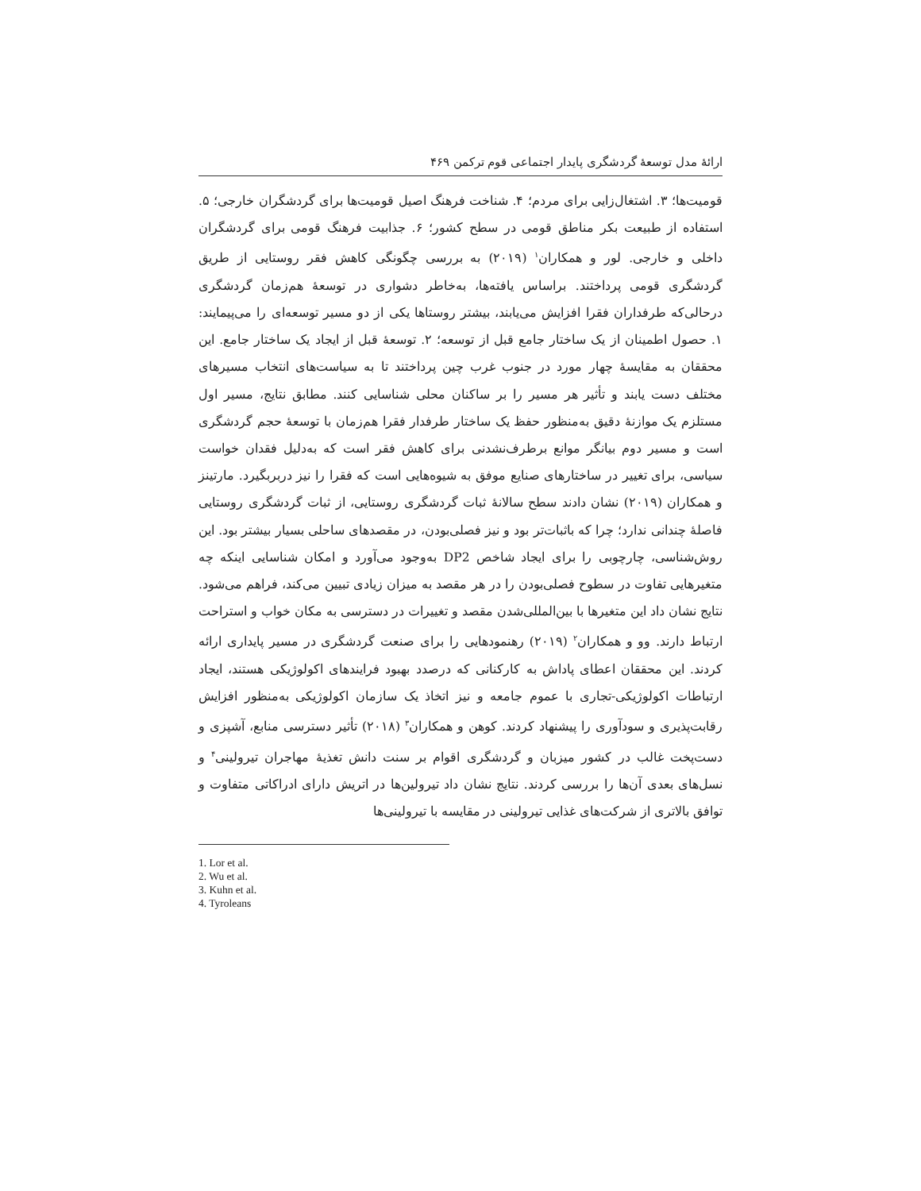ارائهٔ مدل توسعهٔ گردشگری پایدار اجتماعی قوم ترکمن ۴۶۹
قومیت‌ها؛ ۳. اشتغال‌زایی برای مردم؛ ۴. شناخت فرهنگ اصیل قومیت‌ها برای گردشگران خارجی؛ ۵. استفاده از طبیعت بکر مناطق قومی در سطح کشور؛ ۶. جذابیت فرهنگ قومی برای گردشگران داخلی و خارجی. لور و همکاران<sup>۱</sup> (۲۰۱۹) به بررسی چگونگی کاهش فقر روستایی از طریق گردشگری قومی پرداختند. براساس یافته‌ها، به‌خاطر دشواری در توسعهٔ هم‌زمان گردشگری درحالی‌که طرفداران فقرا افزایش می‌یابند، بیشتر روستاها یکی از دو مسیر توسعه‌ای را می‌پیمایند: ۱. حصول اطمینان از یک ساختار جامع قبل از توسعه؛ ۲. توسعهٔ قبل از ایجاد یک ساختار جامع. این محققان به مقایسهٔ چهار مورد در جنوب غرب چین پرداختند تا به سیاست‌های انتخاب مسیرهای مختلف دست یابند و تأثیر هر مسیر را بر ساکنان محلی شناسایی کنند. مطابق نتایج، مسیر اول مستلزم یک موازنهٔ دقیق به‌منظور حفظ یک ساختار طرفدار فقرا هم‌زمان با توسعهٔ حجم گردشگری است و مسیر دوم بیانگر موانع برطرف‌نشدنی برای کاهش فقر است که به‌دلیل فقدان خواست سیاسی، برای تغییر در ساختارهای صنایع موفق به شیوه‌هایی است که فقرا را نیز دربربگیرد. مارتینز و همکاران (۲۰۱۹) نشان دادند سطح سالانهٔ ثبات گردشگری روستایی، از ثبات گردشگری روستایی فاصلهٔ چندانی ندارد؛ چرا که باثبات‌تر بود و نیز فصلی‌بودن، در مقصدهای ساحلی بسیار بیشتر بود. این روش‌شناسی، چارچوبی را برای ایجاد شاخص DP2 به‌وجود می‌آورد و امکان شناسایی اینکه چه متغیرهایی تفاوت در سطوح فصلی‌بودن را در هر مقصد به میزان زیادی تبیین می‌کند، فراهم می‌شود. نتایج نشان داد این متغیرها با بین‌المللی‌شدن مقصد و تغییرات در دسترسی به مکان خواب و استراحت ارتباط دارند. وو و همکاران<sup>۲</sup> (۲۰۱۹) رهنمودهایی را برای صنعت گردشگری در مسیر پایداری ارائه کردند. این محققان اعطای پاداش به کارکنانی که درصدد بهبود فرایندهای اکولوژیکی هستند، ایجاد ارتباطات اکولوژیکی-تجاری با عموم جامعه و نیز اتخاذ یک سازمان اکولوژیکی به‌منظور افزایش رقابت‌پذیری و سودآوری را پیشنهاد کردند. کوهن و همکاران<sup>۳</sup> (۲۰۱۸) تأثیر دسترسی منابع، آشپزی و دست‌پخت غالب در کشور میزبان و گردشگری اقوام بر سنت دانش تغذیهٔ مهاجران تیرولینی<sup>۴</sup> و نسل‌های بعدی آن‌ها را بررسی کردند. نتایج نشان داد تیرولین‌ها در اتریش دارای ادراکاتی متفاوت و توافق بالاتری از شرکت‌های غذایی تیرولینی در مقایسه با تیرولینی‌ها
1. Lor et al.
2. Wu et al.
3. Kuhn et al.
4. Tyroleans